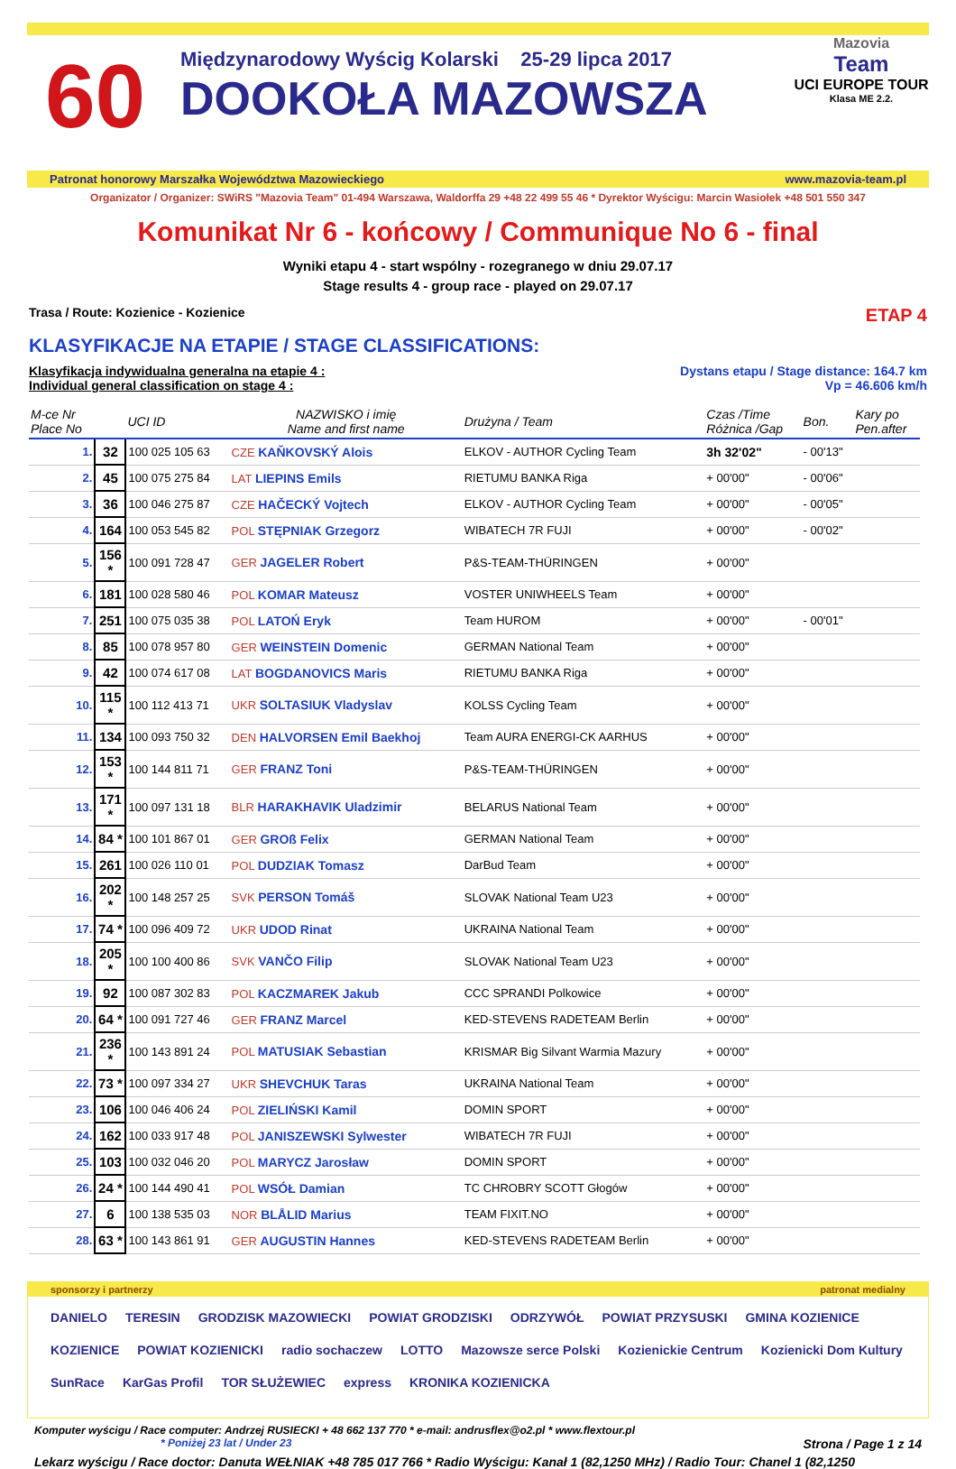60
Międzynarodowy Wyścig Kolarski 25-29 lipca 2017
DOOKOŁA MAZOWSZA
Mazovia
Team
UCI EUROPE TOUR
Klasa ME 2.2.
Patronat honorowy Marszałka Województwa Mazowieckiego www.mazovia-team.pl
Organizator / Organizer: SWiRS "Mazovia Team" 01-494 Warszawa, Waldorffa 29 +48 22 499 55 46 * Dyrektor Wyścigu: Marcin Wasiołek +48 501 550 347
Komunikat Nr 6 - końcowy / Communique No 6 - final
Wyniki etapu 4 - start wspólny - rozegranego w dniu 29.07.17
Stage results 4 - group race - played on 29.07.17
Trasa / Route: Kozienice - Kozienice ETAP 4
KLASYFIKACJE NA ETAPIE / STAGE CLASSIFICATIONS:
Klasyfikacja indywidualna generalna na etapie 4 :
Individual general classification on stage 4 : Dystans etapu / Stage distance: 164.7 km
Vp = 46.606 km/h
| M-ce Nr Place No | | UCI ID | NAZWISKO i imię Name and first name | Drużyna / Team | Czas /Time Różnica /Gap | Bon. | Kary po Pen.after |
| --- | --- | --- | --- | --- | --- | --- | --- |
| 1. | 32 | 100 025 105 63 | CZE KAŇKOVSKÝ Alois | ELKOV - AUTHOR Cycling Team | 3h 32'02" | - 00'13" | |
| 2. | 45 | 100 075 275 84 | LAT LIEPINS Emils | RIETUMU BANKA Riga | + 00'00" | - 00'06" | |
| 3. | 36 | 100 046 275 87 | CZE HAČECKÝ Vojtech | ELKOV - AUTHOR Cycling Team | + 00'00" | - 00'05" | |
| 4. | 164 | 100 053 545 82 | POL STĘPNIAK Grzegorz | WIBATECH 7R FUJI | + 00'00" | - 00'02" | |
| 5. | 156 * | 100 091 728 47 | GER JAGELER Robert | P&S-TEAM-THÜRINGEN | + 00'00" | | |
| 6. | 181 | 100 028 580 46 | POL KOMAR Mateusz | VOSTER UNIWHEELS Team | + 00'00" | | |
| 7. | 251 | 100 075 035 38 | POL LATOŃ Eryk | Team HUROM | + 00'00" | - 00'01" | |
| 8. | 85 | 100 078 957 80 | GER WEINSTEIN Domenic | GERMAN National Team | + 00'00" | | |
| 9. | 42 | 100 074 617 08 | LAT BOGDANOVICS Maris | RIETUMU BANKA Riga | + 00'00" | | |
| 10. | 115 * | 100 112 413 71 | UKR SOLTASIUK Vladyslav | KOLSS Cycling Team | + 00'00" | | |
| 11. | 134 | 100 093 750 32 | DEN HALVORSEN Emil Baekhoj | Team AURA ENERGI-CK AARHUS | + 00'00" | | |
| 12. | 153 * | 100 144 811 71 | GER FRANZ Toni | P&S-TEAM-THÜRINGEN | + 00'00" | | |
| 13. | 171 * | 100 097 131 18 | BLR HARAKHAVIK Uladzimir | BELARUS National Team | + 00'00" | | |
| 14. | 84 * | 100 101 867 01 | GER GROß Felix | GERMAN National Team | + 00'00" | | |
| 15. | 261 | 100 026 110 01 | POL DUDZIAK Tomasz | DarBud Team | + 00'00" | | |
| 16. | 202 * | 100 148 257 25 | SVK PERSON Tomáš | SLOVAK National Team U23 | + 00'00" | | |
| 17. | 74 * | 100 096 409 72 | UKR UDOD Rinat | UKRAINA National Team | + 00'00" | | |
| 18. | 205 * | 100 100 400 86 | SVK VANČO Filip | SLOVAK National Team U23 | + 00'00" | | |
| 19. | 92 | 100 087 302 83 | POL KACZMAREK Jakub | CCC SPRANDI Polkowice | + 00'00" | | |
| 20. | 64 * | 100 091 727 46 | GER FRANZ Marcel | KED-STEVENS RADETEAM Berlin | + 00'00" | | |
| 21. | 236 * | 100 143 891 24 | POL MATUSIAK Sebastian | KRISMAR Big Silvant Warmia Mazury | + 00'00" | | |
| 22. | 73 * | 100 097 334 27 | UKR SHEVCHUK Taras | UKRAINA National Team | + 00'00" | | |
| 23. | 106 | 100 046 406 24 | POL ZIELIŃSKI Kamil | DOMIN SPORT | + 00'00" | | |
| 24. | 162 | 100 033 917 48 | POL JANISZEWSKI Sylwester | WIBATECH 7R FUJI | + 00'00" | | |
| 25. | 103 | 100 032 046 20 | POL MARYCZ Jarosław | DOMIN SPORT | + 00'00" | | |
| 26. | 24 * | 100 144 490 41 | POL WSÓŁ Damian | TC CHROBRY SCOTT Głogów | + 00'00" | | |
| 27. | 6 | 100 138 535 03 | NOR BLÅLID Marius | TEAM FIXIT.NO | + 00'00" | | |
| 28. | 63 * | 100 143 861 91 | GER AUGUSTIN Hannes | KED-STEVENS RADETEAM Berlin | + 00'00" | | |
sponsorzy i partnerzy patronat medialny
DANIELO TERESIN GRODZISK MAZOWIECKI POWIAT GRODZISKI ODRZYWÓŁ POWIAT PRZYSUSKI GMINA KOZIENICE KOZIENICE POWIAT KOZIENICKI radio sochaczew LOTTO Mazowsze serce Polski Kozienickie Centrum Kozienicki Dom Kultury SunRace KarGas Profil TOR SŁUŻEWIEC express KRONIKA KOZIENICKA
Komputer wyścigu / Race computer: Andrzej RUSIECKI + 48 662 137 770 * e-mail: andrusflex@o2.pl * www.flextour.pl
* Poniżej 23 lat / Under 23 Strona / Page 1 z 14
Lekarz wyścigu / Race doctor: Danuta WEŁNIAK +48 785 017 766 * Radio Wyścigu: Kanał 1 (82,1250 MHz) / Radio Tour: Chanel 1 (82,1250